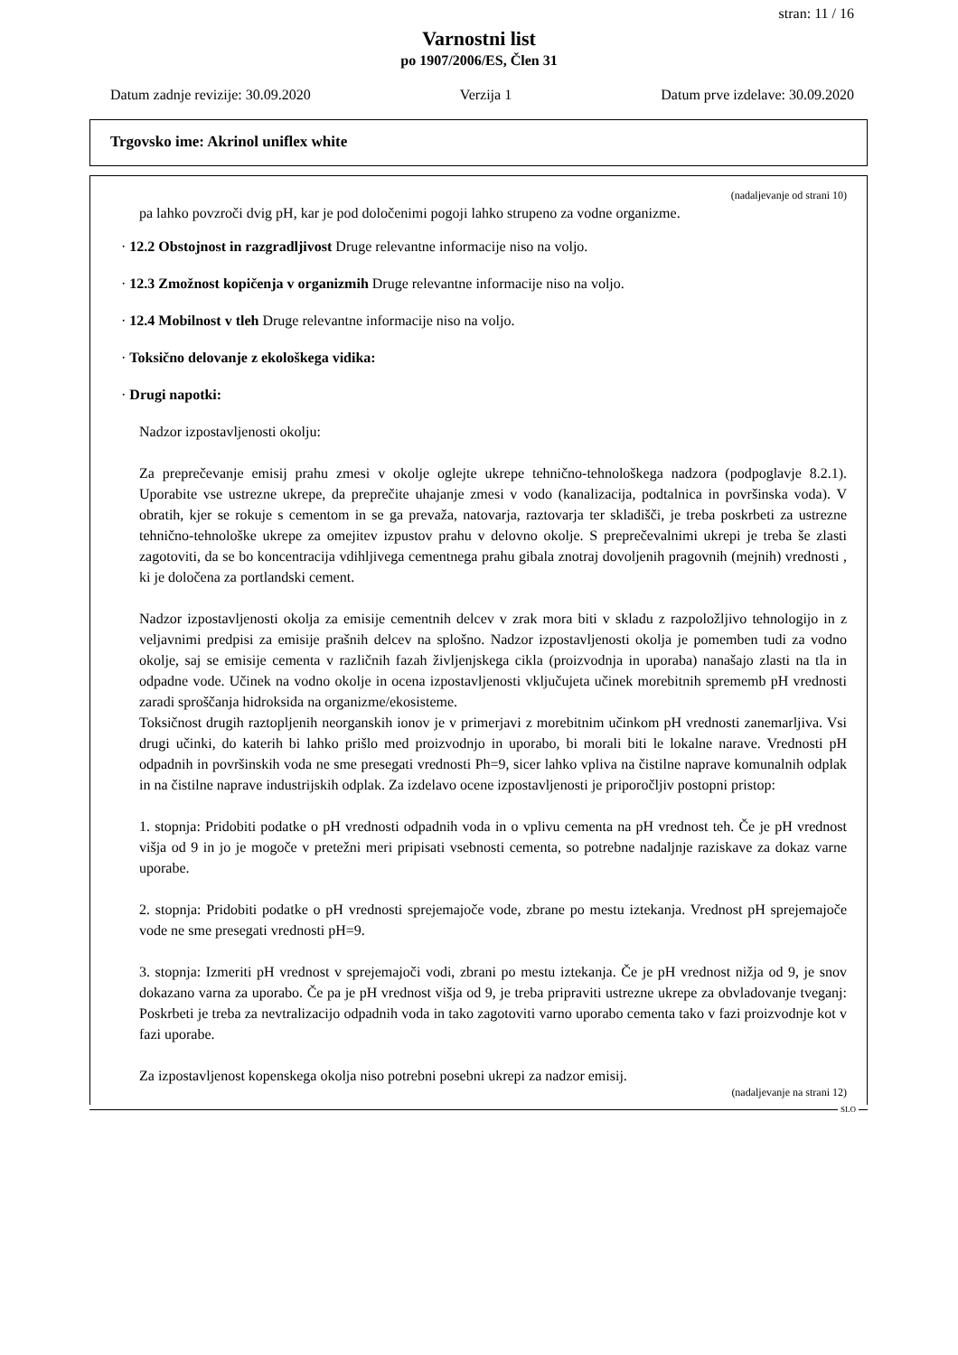stran: 11 / 16
Varnostni list
po 1907/2006/ES, Člen 31
Datum zadnje revizije: 30.09.2020 Verzija 1 Datum prve izdelave: 30.09.2020
Trgovsko ime: Akrinol uniflex white
(nadaljevanje od strani 10)
pa lahko povzroči dvig pH, kar je pod določenimi pogoji lahko strupeno za vodne organizme.
· 12.2 Obstojnost in razgradljivost Druge relevantne informacije niso na voljo.
· 12.3 Zmožnost kopičenja v organizmih Druge relevantne informacije niso na voljo.
· 12.4 Mobilnost v tleh Druge relevantne informacije niso na voljo.
· Toksično delovanje z ekološkega vidika:
· Drugi napotki:
Nadzor izpostavljenosti okolju:
Za preprečevanje emisij prahu zmesi v okolje oglejte ukrepe tehnično-tehnološkega nadzora (podpoglavje 8.2.1). Uporabite vse ustrezne ukrepe, da preprečite uhajanje zmesi v vodo (kanalizacija, podtalnica in površinska voda). V obratih, kjer se rokuje s cementom in se ga prevaža, natovarja, raztovarja ter skladišči, je treba poskrbeti za ustrezne tehnično-tehnološke ukrepe za omejitev izpustov prahu v delovno okolje. S preprečevalnimi ukrepi je treba še zlasti zagotoviti, da se bo koncentracija vdihljivega cementnega prahu gibala znotraj dovoljenih pragovnih (mejnih) vrednosti , ki je določena za portlandski cement.
Nadzor izpostavljenosti okolja za emisije cementnih delcev v zrak mora biti v skladu z razpoložljivo tehnologijo in z veljavnimi predpisi za emisije prašnih delcev na splošno. Nadzor izpostavljenosti okolja je pomemben tudi za vodno okolje, saj se emisije cementa v različnih fazah življenjskega cikla (proizvodnja in uporaba) nanašajo zlasti na tla in odpadne vode. Učinek na vodno okolje in ocena izpostavljenosti vključujeta učinek morebitnih sprememb pH vrednosti zaradi sproščanja hidroksida na organizme/ekosisteme.
Toksičnost drugih raztopljenih neorganskih ionov je v primerjavi z morebitnim učinkom pH vrednosti zanemarljiva. Vsi drugi učinki, do katerih bi lahko prišlo med proizvodnjo in uporabo, bi morali biti le lokalne narave. Vrednosti pH odpadnih in površinskih voda ne sme presegati vrednosti Ph=9, sicer lahko vpliva na čistilne naprave komunalnih odplak in na čistilne naprave industrijskih odplak. Za izdelavo ocene izpostavljenosti je priporočljiv postopni pristop:
1. stopnja: Pridobiti podatke o pH vrednosti odpadnih voda in o vplivu cementa na pH vrednost teh. Če je pH vrednost višja od 9 in jo je mogoče v pretežni meri pripisati vsebnosti cementa, so potrebne nadaljnje raziskave za dokaz varne uporabe.
2. stopnja: Pridobiti podatke o pH vrednosti sprejemajoče vode, zbrane po mestu iztekanja. Vrednost pH sprejemajoče vode ne sme presegati vrednosti pH=9.
3. stopnja: Izmeriti pH vrednost v sprejemajoči vodi, zbrani po mestu iztekanja. Če je pH vrednost nižja od 9, je snov dokazano varna za uporabo. Če pa je pH vrednost višja od 9, je treba pripraviti ustrezne ukrepe za obvladovanje tveganj: Poskrbeti je treba za nevtralizacijo odpadnih voda in tako zagotoviti varno uporabo cementa tako v fazi proizvodnje kot v fazi uporabe.
Za izpostavljenost kopenskega okolja niso potrebni posebni ukrepi za nadzor emisij.
(nadaljevanje na strani 12)
SLO